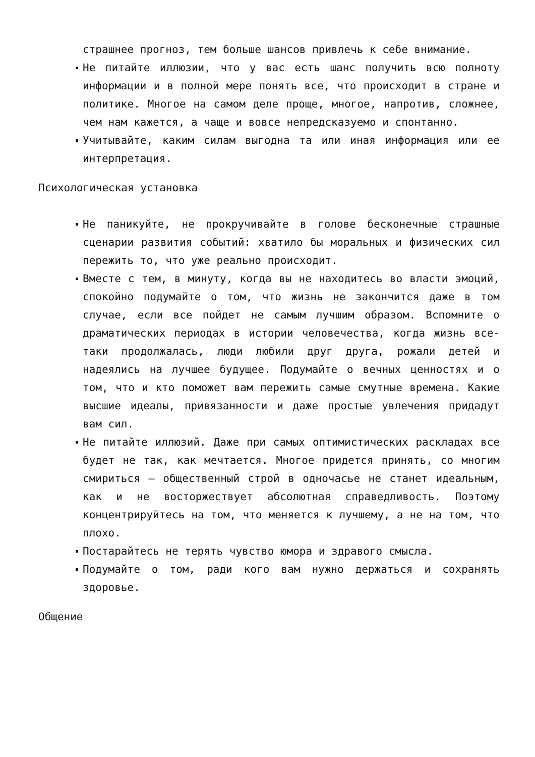страшнее прогноз, тем больше шансов привлечь к себе внимание.
Не питайте иллюзии, что у вас есть шанс получить всю полноту информации и в полной мере понять все, что происходит в стране и политике. Многое на самом деле проще, многое, напротив, сложнее, чем нам кажется, а чаще и вовсе непредсказуемо и спонтанно.
Учитывайте, каким силам выгодна та или иная информация или ее интерпретация.
Психологическая установка
Не паникуйте, не прокручивайте в голове бесконечные страшные сценарии развития событий: хватило бы моральных и физических сил пережить то, что уже реально происходит.
Вместе с тем, в минуту, когда вы не находитесь во власти эмоций, спокойно подумайте о том, что жизнь не закончится даже в том случае, если все пойдет не самым лучшим образом. Вспомните о драматических периодах в истории человечества, когда жизнь все-таки продолжалась, люди любили друг друга, рожали детей и надеялись на лучшее будущее. Подумайте о вечных ценностях и о том, что и кто поможет вам пережить самые смутные времена. Какие высшие идеалы, привязанности и даже простые увлечения придадут вам сил.
Не питайте иллюзий. Даже при самых оптимистических раскладах все будет не так, как мечтается. Многое придется принять, со многим смириться — общественный строй в одночасье не станет идеальным, как и не восторжествует абсолютная справедливость. Поэтому концентрируйтесь на том, что меняется к лучшему, а не на том, что плохо.
Постарайтесь не терять чувство юмора и здравого смысла.
Подумайте о том, ради кого вам нужно держаться и сохранять здоровье.
Общение